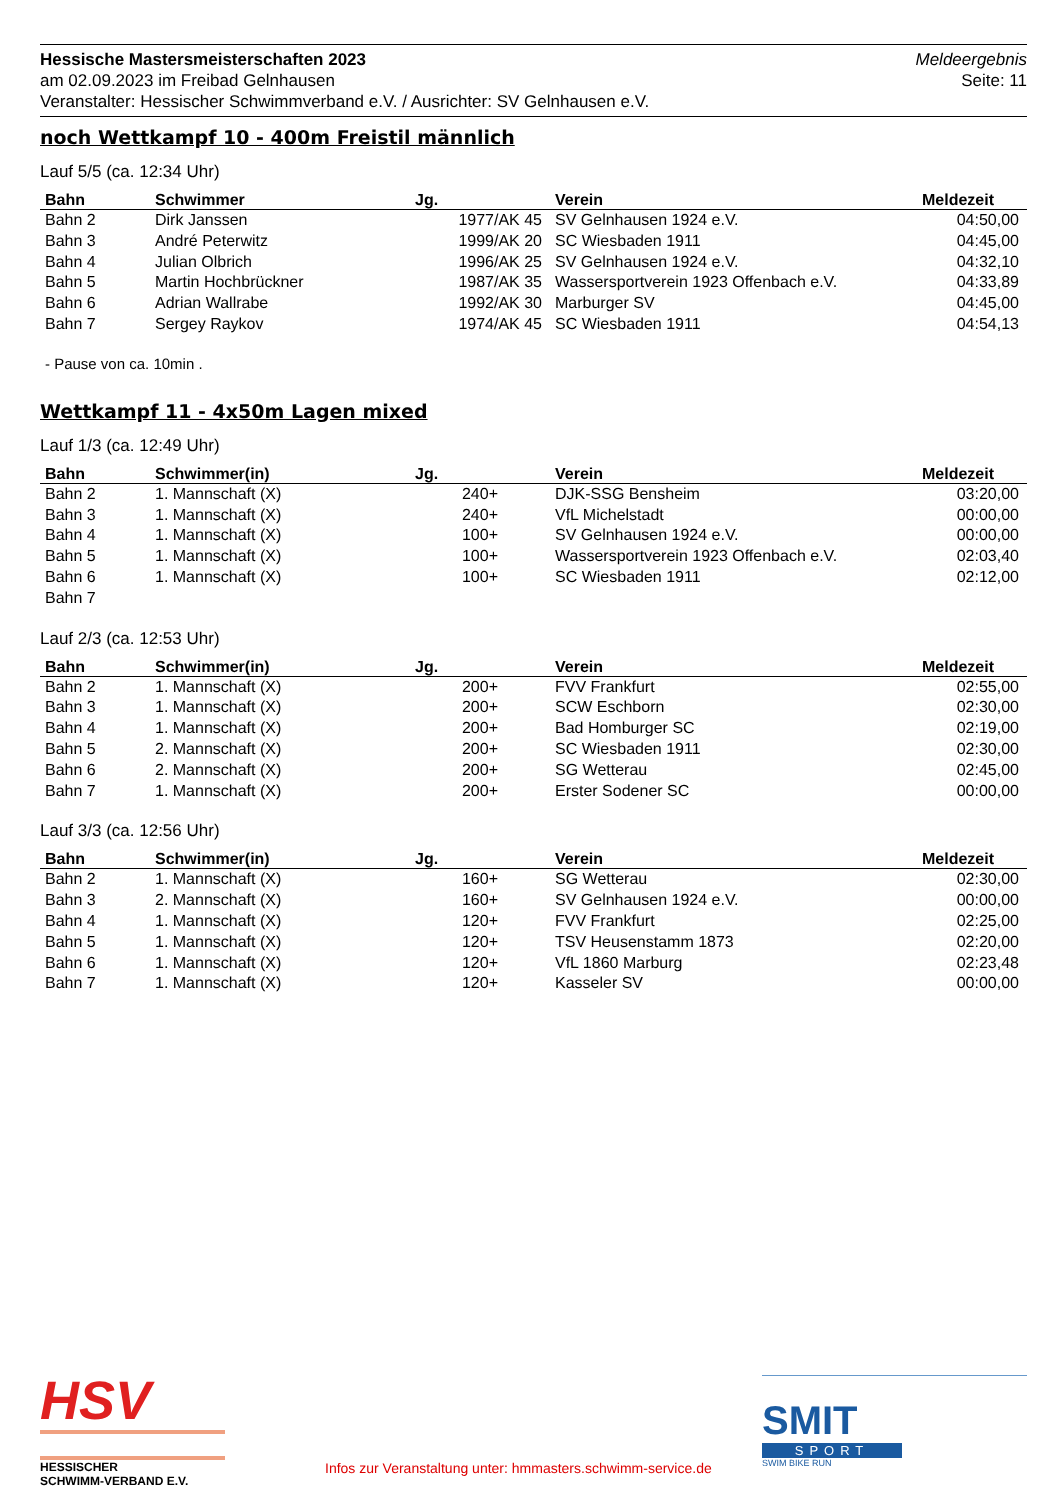Meldeergebnis
Seite: 11
Hessische Mastersmeisterschaften 2023
am 02.09.2023 im Freibad Gelnhausen
Veranstalter: Hessischer Schwimmverband e.V. / Ausrichter: SV Gelnhausen e.V.
noch Wettkampf 10 - 400m Freistil männlich
Lauf 5/5 (ca. 12:34 Uhr)
| Bahn | Schwimmer | Jg. | Verein | Meldezeit |
| --- | --- | --- | --- | --- |
| Bahn 2 | Dirk Janssen | 1977/AK 45 | SV Gelnhausen 1924 e.V. | 04:50,00 |
| Bahn 3 | André Peterwitz | 1999/AK 20 | SC Wiesbaden 1911 | 04:45,00 |
| Bahn 4 | Julian Olbrich | 1996/AK 25 | SV Gelnhausen 1924 e.V. | 04:32,10 |
| Bahn 5 | Martin Hochbrückner | 1987/AK 35 | Wassersportverein 1923 Offenbach e.V. | 04:33,89 |
| Bahn 6 | Adrian Wallrabe | 1992/AK 30 | Marburger SV | 04:45,00 |
| Bahn 7 | Sergey Raykov | 1974/AK 45 | SC Wiesbaden 1911 | 04:54,13 |
- Pause von ca. 10min .
Wettkampf 11 - 4x50m Lagen mixed
Lauf 1/3 (ca. 12:49 Uhr)
| Bahn | Schwimmer(in) | Jg. | Verein | Meldezeit |
| --- | --- | --- | --- | --- |
| Bahn 2 | 1. Mannschaft (X) | 240+ | DJK-SSG Bensheim | 03:20,00 |
| Bahn 3 | 1. Mannschaft (X) | 240+ | VfL Michelstadt | 00:00,00 |
| Bahn 4 | 1. Mannschaft (X) | 100+ | SV Gelnhausen 1924 e.V. | 00:00,00 |
| Bahn 5 | 1. Mannschaft (X) | 100+ | Wassersportverein 1923 Offenbach e.V. | 02:03,40 |
| Bahn 6 | 1. Mannschaft (X) | 100+ | SC Wiesbaden 1911 | 02:12,00 |
| Bahn 7 | | | | |
Lauf 2/3 (ca. 12:53 Uhr)
| Bahn | Schwimmer(in) | Jg. | Verein | Meldezeit |
| --- | --- | --- | --- | --- |
| Bahn 2 | 1. Mannschaft (X) | 200+ | FVV Frankfurt | 02:55,00 |
| Bahn 3 | 1. Mannschaft (X) | 200+ | SCW Eschborn | 02:30,00 |
| Bahn 4 | 1. Mannschaft (X) | 200+ | Bad Homburger SC | 02:19,00 |
| Bahn 5 | 2. Mannschaft (X) | 200+ | SC Wiesbaden 1911 | 02:30,00 |
| Bahn 6 | 2. Mannschaft (X) | 200+ | SG Wetterau | 02:45,00 |
| Bahn 7 | 1. Mannschaft (X) | 200+ | Erster Sodener SC | 00:00,00 |
Lauf 3/3 (ca. 12:56 Uhr)
| Bahn | Schwimmer(in) | Jg. | Verein | Meldezeit |
| --- | --- | --- | --- | --- |
| Bahn 2 | 1. Mannschaft (X) | 160+ | SG Wetterau | 02:30,00 |
| Bahn 3 | 2. Mannschaft (X) | 160+ | SV Gelnhausen 1924 e.V. | 00:00,00 |
| Bahn 4 | 1. Mannschaft (X) | 120+ | FVV Frankfurt | 02:25,00 |
| Bahn 5 | 1. Mannschaft (X) | 120+ | TSV Heusenstamm 1873 | 02:20,00 |
| Bahn 6 | 1. Mannschaft (X) | 120+ | VfL 1860 Marburg | 02:23,48 |
| Bahn 7 | 1. Mannschaft (X) | 120+ | Kasseler SV | 00:00,00 |
HSV
HESSISCHER
SCHWIMM-VERBAND E.V.
Infos zur Veranstaltung unter: hmmasters.schwimm-service.de
SMIT
SPORT
SWIM BIKE RUN